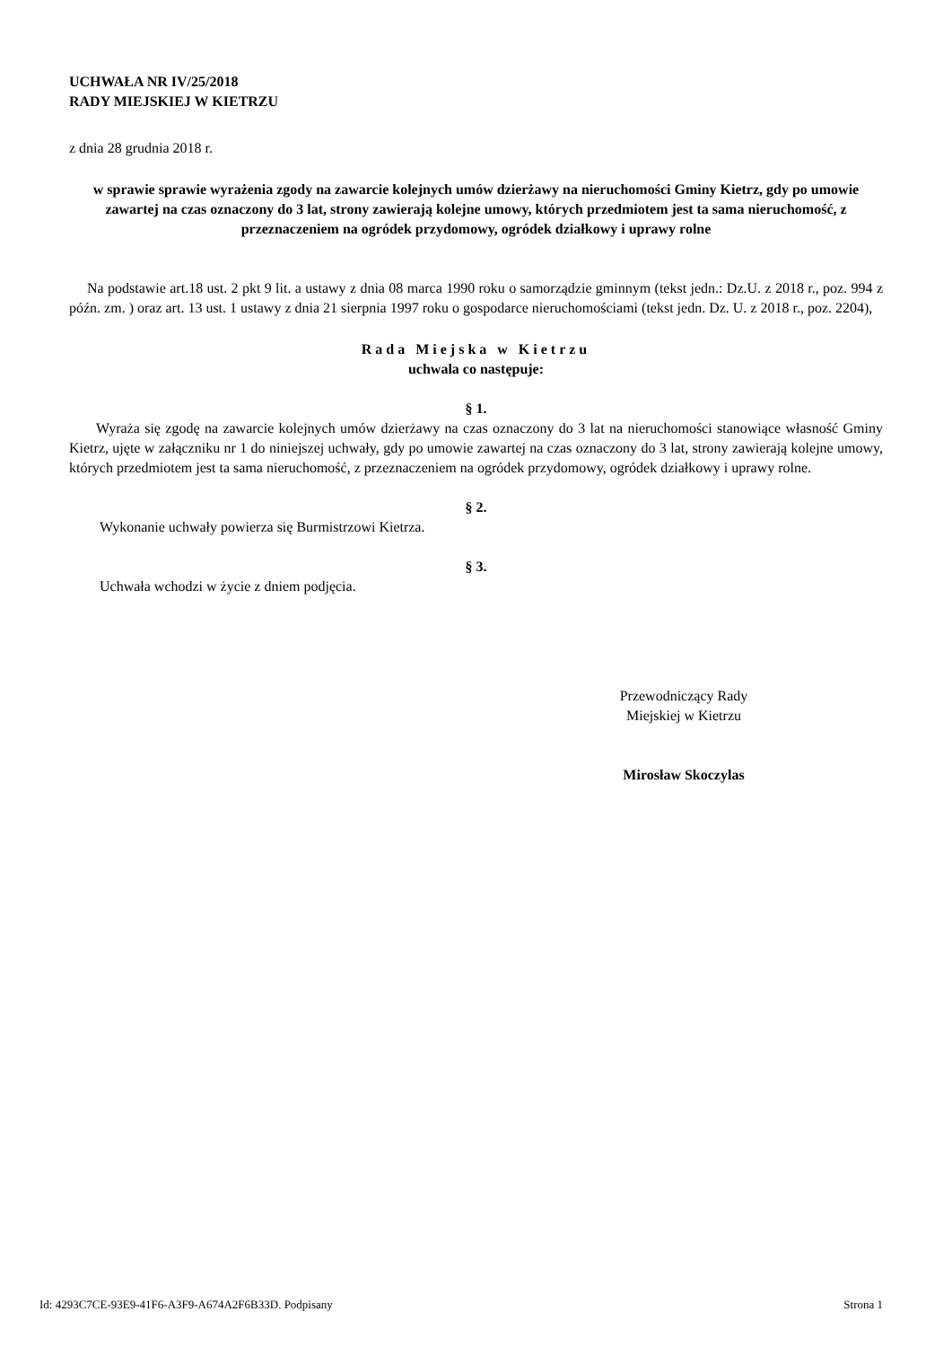UCHWAŁA NR IV/25/2018
RADY MIEJSKIEJ W KIETRZU
z dnia 28 grudnia 2018 r.
w sprawie sprawie wyrażenia zgody na zawarcie kolejnych umów dzierżawy na nieruchomości Gminy Kietrz, gdy po umowie zawartej na czas oznaczony do 3 lat, strony zawierają kolejne umowy, których przedmiotem jest ta sama nieruchomość, z przeznaczeniem na ogródek przydomowy, ogródek działkowy i uprawy rolne
Na podstawie art.18 ust. 2 pkt 9 lit. a ustawy z dnia 08 marca 1990 roku o samorządzie gminnym (tekst jedn.: Dz.U. z 2018 r., poz. 994 z późn. zm. ) oraz art. 13 ust. 1 ustawy z dnia 21 sierpnia 1997 roku o gospodarce nieruchomościami (tekst jedn. Dz. U. z 2018 r., poz. 2204),
Rada Miejska w Kietrzu
uchwala co następuje:
§ 1.
Wyraża się zgodę na zawarcie kolejnych umów dzierżawy na czas oznaczony do 3 lat na nieruchomości stanowiące własność Gminy Kietrz, ujęte w załączniku nr 1 do niniejszej uchwały, gdy po umowie zawartej na czas oznaczony do 3 lat, strony zawierają kolejne umowy, których przedmiotem jest ta sama nieruchomość, z przeznaczeniem na ogródek przydomowy, ogródek działkowy i uprawy rolne.
§ 2.
Wykonanie uchwały powierza się Burmistrzowi Kietrza.
§ 3.
Uchwała wchodzi w życie z dniem podjęcia.
Przewodniczący Rady
Miejskiej w Kietrzu
Mirosław Skoczylas
Id: 4293C7CE-93E9-41F6-A3F9-A674A2F6B33D. Podpisany Strona 1